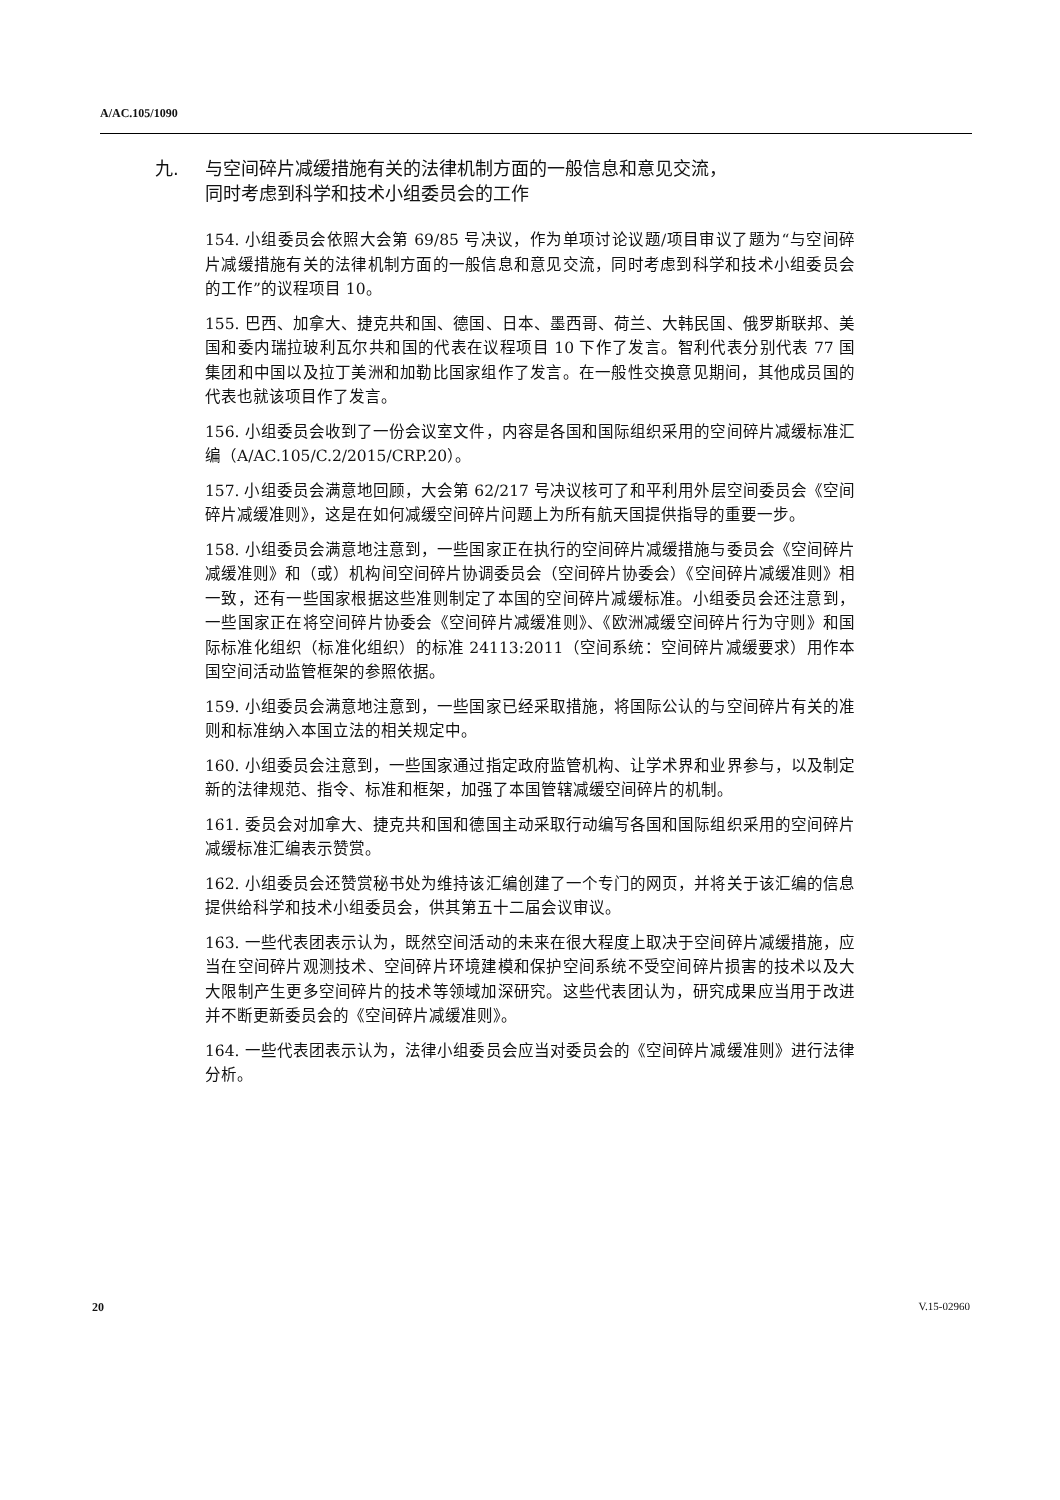A/AC.105/1090
九. 与空间碎片减缓措施有关的法律机制方面的一般信息和意见交流，
同时考虑到科学和技术小组委员会的工作
154. 小组委员会依照大会第 69/85 号决议，作为单项讨论议题/项目审议了题为“与空间碎片减缓措施有关的法律机制方面的一般信息和意见交流，同时考虑到科学和技术小组委员会的工作”的议程项目 10。
155. 巴西、加拿大、捷克共和国、德国、日本、墨西哥、荷兰、大韩民国、俄罗斯联邦、美国和委内瑞拉玻利瓦尔共和国的代表在议程项目 10 下作了发言。智利代表分别代表 77 国集团和中国以及拉丁美洲和加勒比国家组作了发言。在一般性交换意见期间，其他成员国的代表也就该项目作了发言。
156. 小组委员会收到了一份会议室文件，内容是各国和国际组织采用的空间碎片减缓标准汇编（A/AC.105/C.2/2015/CRP.20）。
157. 小组委员会满意地回顾，大会第 62/217 号决议核可了和平利用外层空间委员会《空间碎片减缓准则》，这是在如何减缓空间碎片问题上为所有航天国提供指导的重要一步。
158. 小组委员会满意地注意到，一些国家正在执行的空间碎片减缓措施与委员会《空间碎片减缓准则》和（或）机构间空间碎片协调委员会（空间碎片协委会）《空间碎片减缓准则》相一致，还有一些国家根据这些准则制定了本国的空间碎片减缓标准。小组委员会还注意到，一些国家正在将空间碎片协委会《空间碎片减缓准则》、《欧洲减缓空间碎片行为守则》和国际标准化组织（标准化组织）的标准 24113:2011（空间系统：空间碎片减缓要求）用作本国空间活动监管框架的参照依据。
159. 小组委员会满意地注意到，一些国家已经采取措施，将国际公认的与空间碎片有关的准则和标准纳入本国立法的相关规定中。
160. 小组委员会注意到，一些国家通过指定政府监管机构、让学术界和业界参与，以及制定新的法律规范、指令、标准和框架，加强了本国管辖减缓空间碎片的机制。
161. 委员会对加拿大、捷克共和国和德国主动采取行动编写各国和国际组织采用的空间碎片减缓标准汇编表示赞赏。
162. 小组委员会还赞赏秘书处为维持该汇编创建了一个专门的网页，并将关于该汇编的信息提供给科学和技术小组委员会，供其第五十二届会议审议。
163. 一些代表团表示认为，既然空间活动的未来在很大程度上取决于空间碎片减缓措施，应当在空间碎片观测技术、空间碎片环境建模和保护空间系统不受空间碎片损害的技术以及大大限制产生更多空间碎片的技术等领域加深研究。这些代表团认为，研究成果应当用于改进并不断更新委员会的《空间碎片减缓准则》。
164. 一些代表团表示认为，法律小组委员会应当对委员会的《空间碎片减缓准则》进行法律分析。
20 V.15-02960